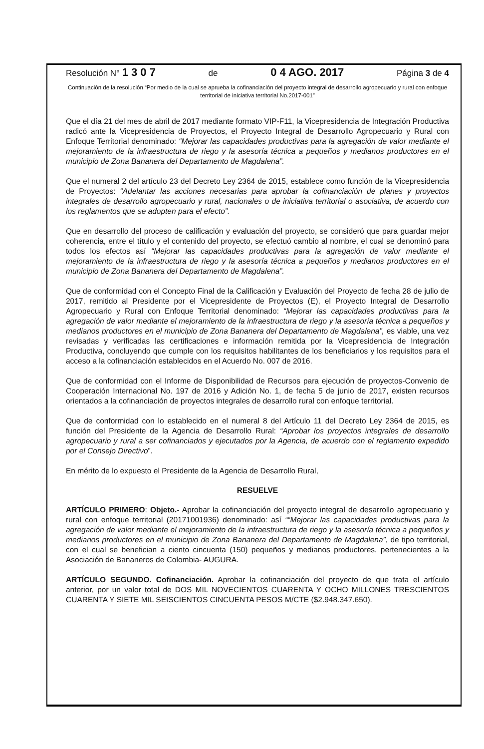Resolución N° 1 3 0 7 de 0 4 AGO. 2017 Página 3 de 4
Continuación de la resolución “Por medio de la cual se aprueba la cofinanciación del proyecto integral de desarrollo agropecuario y rural con enfoque territorial de iniciativa territorial No.2017-001”
Que el día 21 del mes de abril de 2017 mediante formato VIP-F11, la Vicepresidencia de Integración Productiva radicó ante la Vicepresidencia de Proyectos, el Proyecto Integral de Desarrollo Agropecuario y Rural con Enfoque Territorial denominado: “Mejorar las capacidades productivas para la agregación de valor mediante el mejoramiento de la infraestructura de riego y la asesoría técnica a pequeños y medianos productores en el municipio de Zona Bananera del Departamento de Magdalena”.
Que el numeral 2 del artículo 23 del Decreto Ley 2364 de 2015, establece como función de la Vicepresidencia de Proyectos: “Adelantar las acciones necesarias para aprobar la cofinanciación de planes y proyectos integrales de desarrollo agropecuario y rural, nacionales o de iniciativa territorial o asociativa, de acuerdo con los reglamentos que se adopten para el efecto”.
Que en desarrollo del proceso de calificación y evaluación del proyecto, se consideró que para guardar mejor coherencia, entre el título y el contenido del proyecto, se efectuó cambio al nombre, el cual se denominó para todos los efectos así “Mejorar las capacidades productivas para la agregación de valor mediante el mejoramiento de la infraestructura de riego y la asesoría técnica a pequeños y medianos productores en el municipio de Zona Bananera del Departamento de Magdalena”.
Que de conformidad con el Concepto Final de la Calificación y Evaluación del Proyecto de fecha 28 de julio de 2017, remitido al Presidente por el Vicepresidente de Proyectos (E), el Proyecto Integral de Desarrollo Agropecuario y Rural con Enfoque Territorial denominado: “Mejorar las capacidades productivas para la agregación de valor mediante el mejoramiento de la infraestructura de riego y la asesoría técnica a pequeños y medianos productores en el municipio de Zona Bananera del Departamento de Magdalena”, es viable, una vez revisadas y verificadas las certificaciones e información remitida por la Vicepresidencia de Integración Productiva, concluyendo que cumple con los requisitos habilitantes de los beneficiarios y los requisitos para el acceso a la cofinanciación establecidos en el Acuerdo No. 007 de 2016.
Que de conformidad con el Informe de Disponibilidad de Recursos para ejecución de proyectos-Convenio de Cooperación Internacional No. 197 de 2016 y Adición No. 1, de fecha 5 de junio de 2017, existen recursos orientados a la cofinanciación de proyectos integrales de desarrollo rural con enfoque territorial.
Que de conformidad con lo establecido en el numeral 8 del Artículo 11 del Decreto Ley 2364 de 2015, es función del Presidente de la Agencia de Desarrollo Rural: “Aprobar los proyectos integrales de desarrollo agropecuario y rural a ser cofinanciados y ejecutados por la Agencia, de acuerdo con el reglamento expedido por el Consejo Directivo”.
En mérito de lo expuesto el Presidente de la Agencia de Desarrollo Rural,
RESUELVE
ARTÍCULO PRIMERO: Objeto.- Aprobar la cofinanciación del proyecto integral de desarrollo agropecuario y rural con enfoque territorial (20171001936) denominado: así ““Mejorar las capacidades productivas para la agregación de valor mediante el mejoramiento de la infraestructura de riego y la asesoría técnica a pequeños y medianos productores en el municipio de Zona Bananera del Departamento de Magdalena”, de tipo territorial, con el cual se benefician a ciento cincuenta (150) pequeños y medianos productores, pertenecientes a la Asociación de Bananeros de Colombia- AUGURA.
ARTÍCULO SEGUNDO. Cofinanciación. Aprobar la cofinanciación del proyecto de que trata el artículo anterior, por un valor total de DOS MIL NOVECIENTOS CUARENTA Y OCHO MILLONES TRESCIENTOS CUARENTA Y SIETE MIL SEISCIENTOS CINCUENTA PESOS M/CTE ($2.948.347.650).